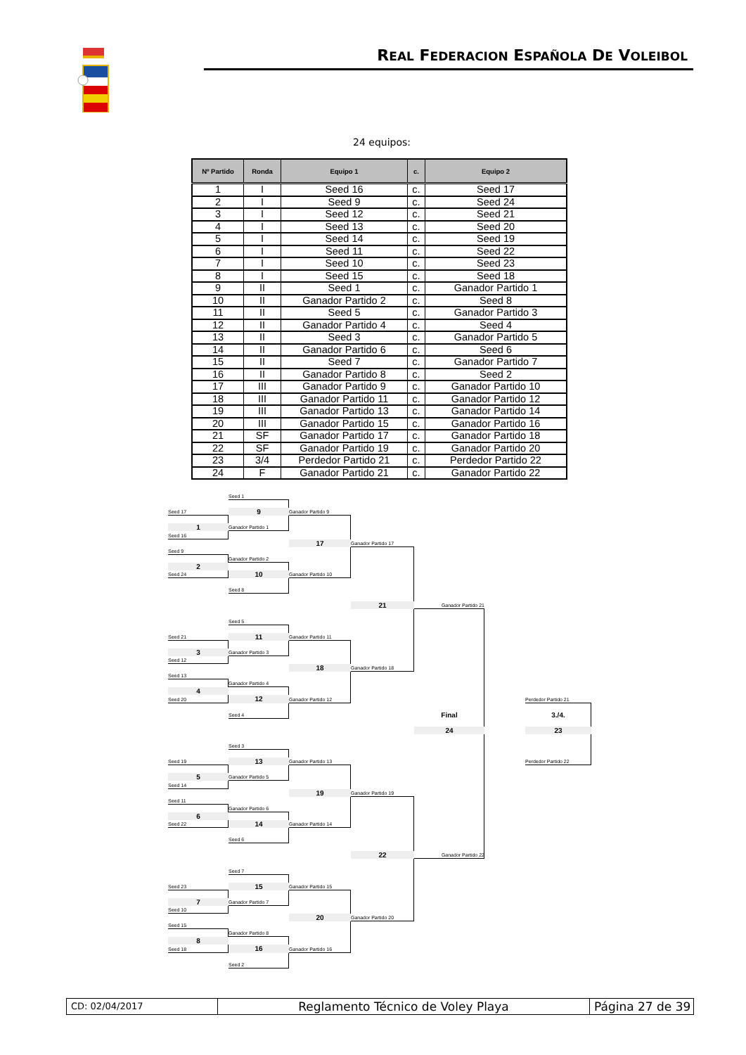REAL FEDERACION ESPAÑOLA DE VOLEIBOL
24 equipos:
| Nº Partido | Ronda | Equipo 1 | c. | Equipo 2 |
| --- | --- | --- | --- | --- |
| 1 | I | Seed 16 | c. | Seed 17 |
| 2 | I | Seed 9 | c. | Seed 24 |
| 3 | I | Seed 12 | c. | Seed 21 |
| 4 | I | Seed 13 | c. | Seed 20 |
| 5 | I | Seed 14 | c. | Seed 19 |
| 6 | I | Seed 11 | c. | Seed 22 |
| 7 | I | Seed 10 | c. | Seed 23 |
| 8 | I | Seed 15 | c. | Seed 18 |
| 9 | II | Seed 1 | c. | Ganador Partido 1 |
| 10 | II | Ganador Partido 2 | c. | Seed 8 |
| 11 | II | Seed 5 | c. | Ganador Partido 3 |
| 12 | II | Ganador Partido 4 | c. | Seed 4 |
| 13 | II | Seed 3 | c. | Ganador Partido 5 |
| 14 | II | Ganador Partido 6 | c. | Seed 6 |
| 15 | II | Seed 7 | c. | Ganador Partido 7 |
| 16 | II | Ganador Partido 8 | c. | Seed 2 |
| 17 | III | Ganador Partido 9 | c. | Ganador Partido 10 |
| 18 | III | Ganador Partido 11 | c. | Ganador Partido 12 |
| 19 | III | Ganador Partido 13 | c. | Ganador Partido 14 |
| 20 | III | Ganador Partido 15 | c. | Ganador Partido 16 |
| 21 | SF | Ganador Partido 17 | c. | Ganador Partido 18 |
| 22 | SF | Ganador Partido 19 | c. | Ganador Partido 20 |
| 23 | 3/4 | Perdedor Partido 21 | c. | Perdedor Partido 22 |
| 24 | F | Ganador Partido 21 | c. | Ganador Partido 22 |
Seed 1
Seed 17
9
Ganador Partido 9
1
Ganador Partido 1
Seed 16
17
Ganador Partido 17
Seed 9
Ganador Partido 2
2
Seed 24
10
Ganador Partido 10
Seed 8
21
Ganador Partido 21
Seed 5
Seed 21
11
Ganador Partido 11
3
Ganador Partido 3
Seed 12
18
Ganador Partido 18
Seed 13
Ganador Partido 4
4
Seed 20
12
Ganador Partido 12
Perdedor Partido 21
Seed 4
Final
3./4.
24
23
Seed 3
Seed 19
13
Ganador Partido 13
Perdedor Partido 22
5
Ganador Partido 5
Seed 14
19
Ganador Partido 19
Seed 11
Ganador Partido 6
6
Seed 22
14
Ganador Partido 14
Seed 6
22
Ganador Partido 22
Seed 7
Seed 23
15
Ganador Partido 15
7
Ganador Partido 7
Seed 10
20
Ganador Partido 20
Seed 15
Ganador Partido 8
8
Seed 18
16
Ganador Partido 16
Seed 2
CD: 02/04/2017
Reglamento Técnico de Voley Playa Página 27 de 39